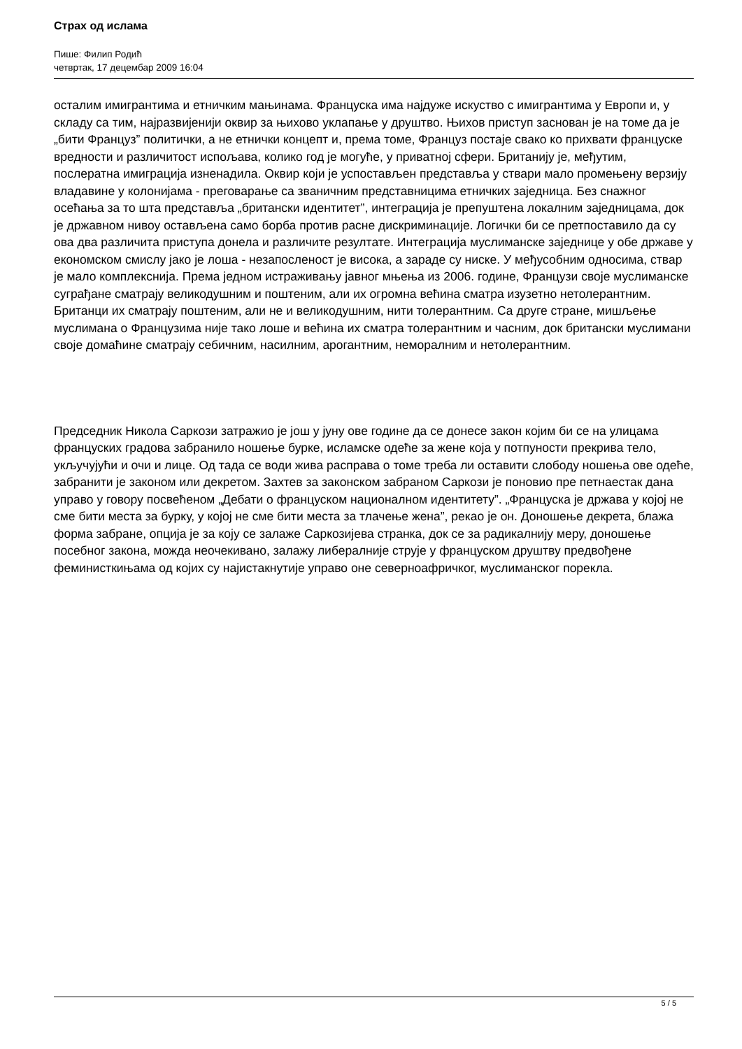Страх од ислама
Пише: Филип Родић
четвртак, 17 децембар 2009 16:04
осталим имигрантима и етничким мањинама. Француска има најдуже искуство с имигрантима у Европи и, у складу са тим, најразвијенији оквир за њихово уклапање у друштво. Њихов приступ заснован је на томе да је „бити Француз” политички, а не етнички концепт и, према томе, Француз постаје свако ко прихвати француске вредности и различитост испољава, колико год је могуће, у приватној сфери. Британију је, међутим, послератна имиграција изненадила. Оквир који је успостављен представља у ствари мало промењену верзију владавине у колонијама - преговарање са званичним представницима етничких заједница. Без снажног осећања за то шта представља „британски идентитет”, интеграција је препуштена локалним заједницама, док је државном нивоу остављена само борба против расне дискриминације. Логички би се претпоставило да су ова два различита приступа донела и различите резултате. Интеграција муслиманске заједнице у обе државе у економском смислу јако је лоша - незапосленост је висока, а зараде су ниске. У међусобним односима, ствар је мало комплекснија. Према једном истраживању јавног мњења из 2006. године, Французи своје муслиманске суграђане сматрају великодушним и поштеним, али их огромна већина сматра изузетно нетолерантним. Британци их сматрају поштеним, али не и великодушним, нити толерантним. Са друге стране, мишљење муслимана о Французима није тако лоше и већина их сматра толерантним и часним, док британски муслимани своје домаћине сматрају себичним, насилним, арогантним, неморалним и нетолерантним.
Председник Никола Саркози затражио је још у јуну ове године да се донесе закон којим би се на улицама француских градова забранило ношење бурке, исламске одеће за жене која у потпуности прекрива тело, укључујући и очи и лице. Од тада се води жива расправа о томе треба ли оставити слободу ношења ове одеће, забранити је законом или декретом. Захтев за законском забраном Саркози је поновио пре петнаестак дана управо у говору посвећеном „Дебати о француском националном идентитету”. „Француска је држава у којој не сме бити места за бурку, у којој не сме бити места за тлачење жена”, рекао је он. Доношење декрета, блажа форма забране, опција је за коју се залаже Саркозијева странка, док се за радикалнију меру, доношење посебног закона, можда неочекивано, залажу либералније струје у француском друштву предвођене феминисткињама од којих су најистакнутије управо оне северноафричког, муслиманског порекла.
5 / 5